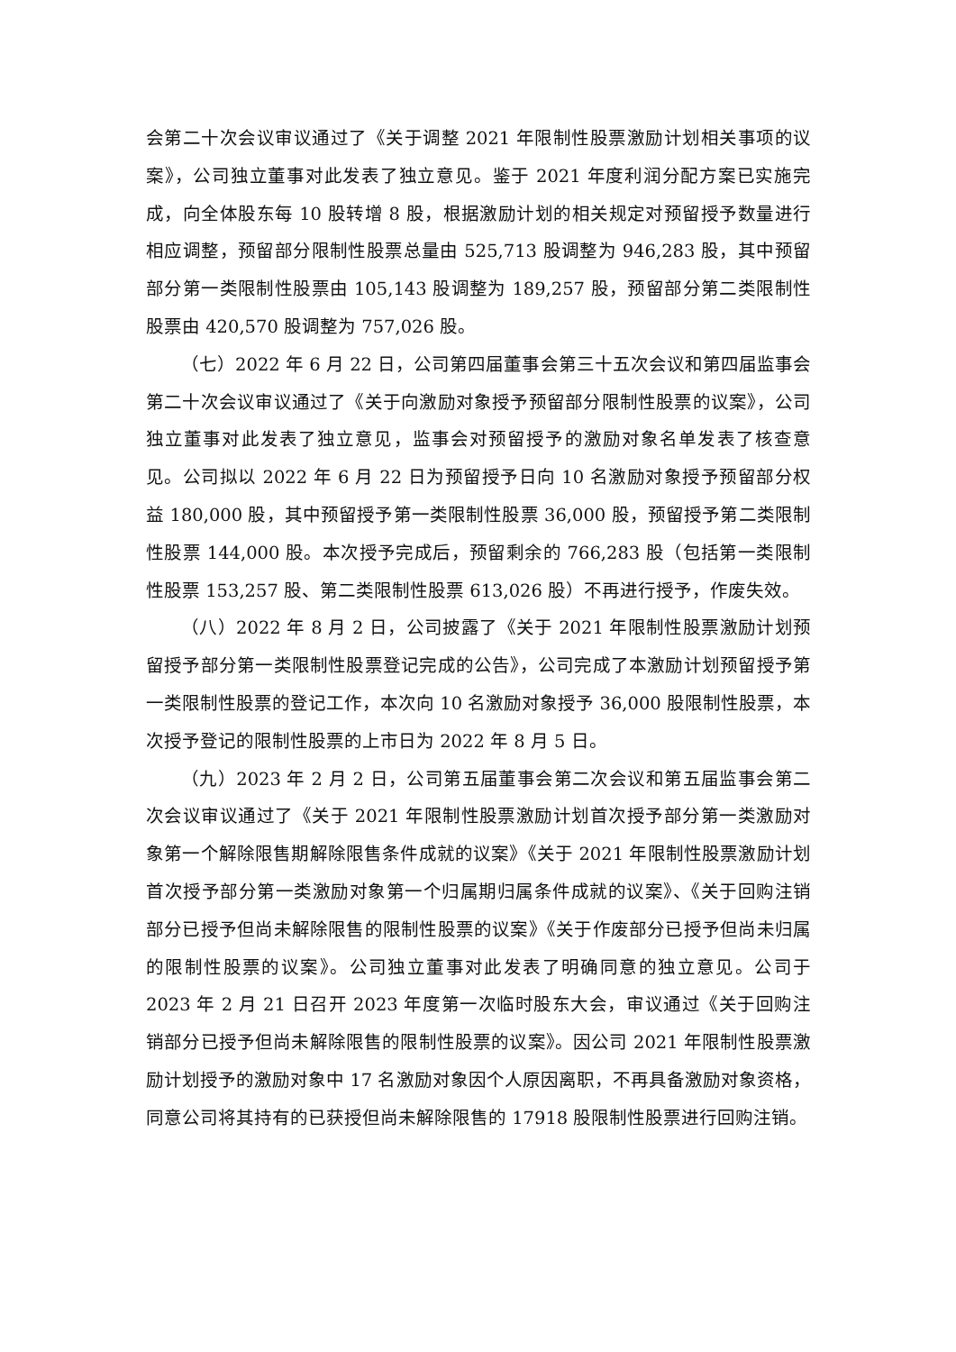会第二十次会议审议通过了《关于调整 2021 年限制性股票激励计划相关事项的议案》，公司独立董事对此发表了独立意见。鉴于 2021 年度利润分配方案已实施完成，向全体股东每 10 股转增 8 股，根据激励计划的相关规定对预留授予数量进行相应调整，预留部分限制性股票总量由 525,713 股调整为 946,283 股，其中预留部分第一类限制性股票由 105,143 股调整为 189,257 股，预留部分第二类限制性股票由 420,570 股调整为 757,026 股。
（七）2022 年 6 月 22 日，公司第四届董事会第三十五次会议和第四届监事会第二十次会议审议通过了《关于向激励对象授予预留部分限制性股票的议案》，公司独立董事对此发表了独立意见，监事会对预留授予的激励对象名单发表了核查意见。公司拟以 2022 年 6 月 22 日为预留授予日向 10 名激励对象授予预留部分权益 180,000 股，其中预留授予第一类限制性股票 36,000 股，预留授予第二类限制性股票 144,000 股。本次授予完成后，预留剩余的 766,283 股（包括第一类限制性股票 153,257 股、第二类限制性股票 613,026 股）不再进行授予，作废失效。
（八）2022 年 8 月 2 日，公司披露了《关于 2021 年限制性股票激励计划预留授予部分第一类限制性股票登记完成的公告》，公司完成了本激励计划预留授予第一类限制性股票的登记工作，本次向 10 名激励对象授予 36,000 股限制性股票，本次授予登记的限制性股票的上市日为 2022 年 8 月 5 日。
（九）2023 年 2 月 2 日，公司第五届董事会第二次会议和第五届监事会第二次会议审议通过了《关于 2021 年限制性股票激励计划首次授予部分第一类激励对象第一个解除限售期解除限售条件成就的议案》《关于 2021 年限制性股票激励计划首次授予部分第一类激励对象第一个归属期归属条件成就的议案》、《关于回购注销部分已授予但尚未解除限售的限制性股票的议案》《关于作废部分已授予但尚未归属的限制性股票的议案》。公司独立董事对此发表了明确同意的独立意见。公司于 2023 年 2 月 21 日召开 2023 年度第一次临时股东大会，审议通过《关于回购注销部分已授予但尚未解除限售的限制性股票的议案》。因公司 2021 年限制性股票激励计划授予的激励对象中 17 名激励对象因个人原因离职，不再具备激励对象资格，同意公司将其持有的已获授但尚未解除限售的 17918 股限制性股票进行回购注销。